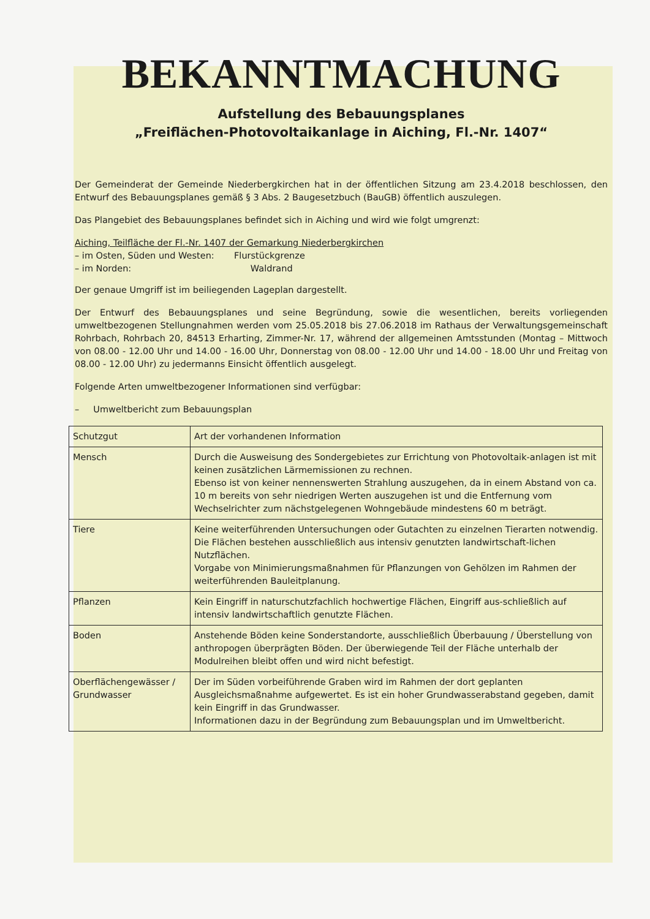BEKANNTMACHUNG
Aufstellung des Bebauungsplanes
„Freiflächen-Photovoltaikanlage in Aiching, Fl.-Nr. 1407“
Der Gemeinderat der Gemeinde Niederbergkirchen hat in der öffentlichen Sitzung am 23.4.2018 beschlossen, den Entwurf des Bebauungsplanes gemäß § 3 Abs. 2 Baugesetzbuch (BauGB) öffentlich auszulegen.
Das Plangebiet des Bebauungsplanes befindet sich in Aiching und wird wie folgt umgrenzt:
Aiching, Teilfläche der Fl.-Nr. 1407 der Gemarkung Niederbergkirchen
– im Osten, Süden und Westen: Flurstückgrenze
– im Norden: Waldrand
Der genaue Umgriff ist im beiliegenden Lageplan dargestellt.
Der Entwurf des Bebauungsplanes und seine Begründung, sowie die wesentlichen, bereits vorliegenden umweltbezogenen Stellungnahmen werden vom 25.05.2018 bis 27.06.2018 im Rathaus der Verwaltungsgemeinschaft Rohrbach, Rohrbach 20, 84513 Erharting, Zimmer-Nr. 17, während der allgemeinen Amtsstunden (Montag – Mittwoch von 08.00 - 12.00 Uhr und 14.00 - 16.00 Uhr, Donnerstag von 08.00 - 12.00 Uhr und 14.00 - 18.00 Uhr und Freitag von 08.00 - 12.00 Uhr) zu jedermanns Einsicht öffentlich ausgelegt.
Folgende Arten umweltbezogener Informationen sind verfügbar:
– Umweltbericht zum Bebauungsplan
| Schutzgut | Art der vorhandenen Information |
| Mensch | Durch die Ausweisung des Sondergebietes zur Errichtung von Photovoltaik-anlagen ist mit keinen zusätzlichen Lärmemissionen zu rechnen. Ebenso ist von keiner nennenswerten Strahlung auszugehen, da in einem Abstand von ca. 10 m bereits von sehr niedrigen Werten auszugehen ist und die Entfernung vom Wechselrichter zum nächstgelegenen Wohngebäude mindestens 60 m beträgt. |
| Tiere | Keine weiterführenden Untersuchungen oder Gutachten zu einzelnen Tierarten notwendig. Die Flächen bestehen ausschließlich aus intensiv genutzten landwirtschaft-lichen Nutzflächen. Vorgabe von Minimierungsmaßnahmen für Pflanzungen von Gehölzen im Rahmen der weiterführenden Bauleitplanung. |
| Pflanzen | Kein Eingriff in naturschutzfachlich hochwertige Flächen, Eingriff aus-schließlich auf intensiv landwirtschaftlich genutzte Flächen. |
| Boden | Anstehende Böden keine Sonderstandorte, ausschließlich Überbauung / Überstellung von anthropogen überprägten Böden. Der überwiegende Teil der Fläche unterhalb der Modulreihen bleibt offen und wird nicht befestigt. |
| Oberflächengewässer / Grundwasser | Der im Süden vorbeiführende Graben wird im Rahmen der dort geplanten Ausgleichsmaßnahme aufgewertet. Es ist ein hoher Grundwasserabstand gegeben, damit kein Eingriff in das Grundwasser. Informationen dazu in der Begründung zum Bebauungsplan und im Umweltbericht. |